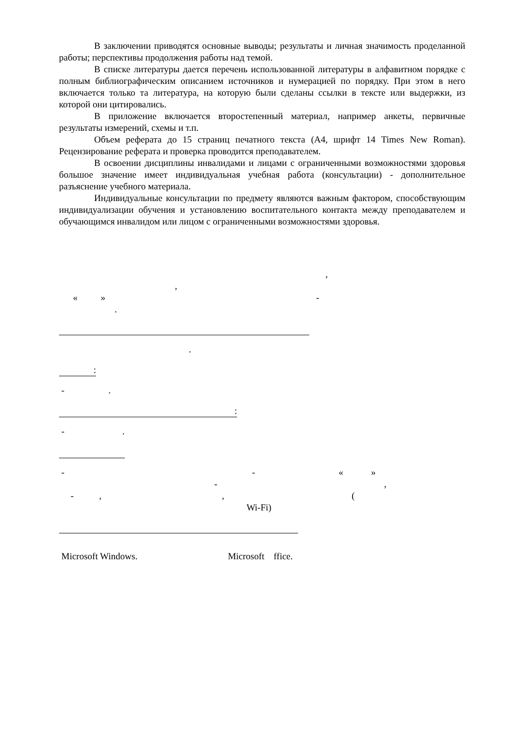В заключении приводятся основные выводы; результаты и личная значимость проделанной работы; перспективы продолжения работы над темой.
В списке литературы дается перечень использованной литературы в алфавитном порядке с полным библиографическим описанием источников и нумерацией по порядку. При этом в него включается только та литература, на которую были сделаны ссылки в тексте или выдержки, из которой они цитировались.
В приложение включается второстепенный материал, например анкеты, первичные результаты измерений, схемы и т.п.
Объем реферата до 15 страниц печатного текста (А4, шрифт 14 Times New Roman). Рецензирование реферата и проверка проводится преподавателем.
В освоении дисциплины инвалидами и лицами с ограниченными возможностями здоровья большое значение имеет индивидуальная учебная работа (консультации) - дополнительное разъяснение учебного материала.
Индивидуальные консультации по предмету являются важным фактором, способствующим индивидуализации обучения и установлению воспитательного контакта между преподавателем и обучающимся инвалидом или лицом с ограниченными возможностями здоровья.
,
,
« » -
.
.
:
- .
:
- .
- - « »
- ,
- , , (
Wi-Fi)
Microsoft Windows. Microsoft ffice.